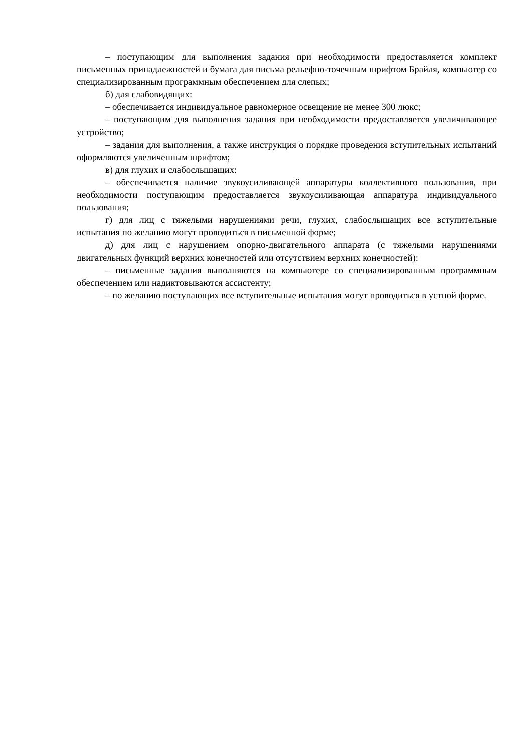– поступающим для выполнения задания при необходимости предоставляется комплект письменных принадлежностей и бумага для письма рельефно-точечным шрифтом Брайля, компьютер со специализированным программным обеспечением для слепых;
б) для слабовидящих:
– обеспечивается индивидуальное равномерное освещение не менее 300 люкс;
– поступающим для выполнения задания при необходимости предоставляется увеличивающее устройство;
– задания для выполнения, а также инструкция о порядке проведения вступительных испытаний оформляются увеличенным шрифтом;
в) для глухих и слабослышащих:
– обеспечивается наличие звукоусиливающей аппаратуры коллективного пользования, при необходимости поступающим предоставляется звукоусиливающая аппаратура индивидуального пользования;
г) для лиц с тяжелыми нарушениями речи, глухих, слабослышащих все вступительные испытания по желанию могут проводиться в письменной форме;
д) для лиц с нарушением опорно-двигательного аппарата (с тяжелыми нарушениями двигательных функций верхних конечностей или отсутствием верхних конечностей):
– письменные задания выполняются на компьютере со специализированным программным обеспечением или надиктовываются ассистенту;
– по желанию поступающих все вступительные испытания могут проводиться в устной форме.